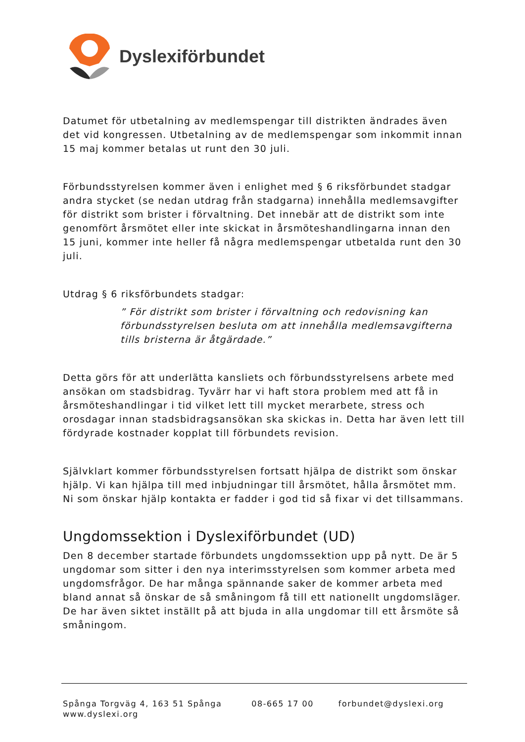Dyslexiförbundet
Datumet för utbetalning av medlemspengar till distrikten ändrades även det vid kongressen. Utbetalning av de medlemspengar som inkommit innan 15 maj kommer betalas ut runt den 30 juli.
Förbundsstyrelsen kommer även i enlighet med § 6 riksförbundet stadgar andra stycket (se nedan utdrag från stadgarna) innehålla medlemsavgifter för distrikt som brister i förvaltning. Det innebär att de distrikt som inte genomfört årsmötet eller inte skickat in årsmöteshandlingarna innan den 15 juni, kommer inte heller få några medlemspengar utbetalda runt den 30 juli.
Utdrag § 6 riksförbundets stadgar:
” För distrikt som brister i förvaltning och redovisning kan förbundsstyrelsen besluta om att innehålla medlemsavgifterna tills bristerna är åtgärdade.”
Detta görs för att underlätta kansliets och förbundsstyrelsens arbete med ansökan om stadsbidrag. Tyvärr har vi haft stora problem med att få in årsmöteshandlingar i tid vilket lett till mycket merarbete, stress och orosdagar innan stadsbidragsansökan ska skickas in. Detta har även lett till fördyrade kostnader kopplat till förbundets revision.
Självklart kommer förbundsstyrelsen fortsatt hjälpa de distrikt som önskar hjälp. Vi kan hjälpa till med inbjudningar till årsmötet, hålla årsmötet mm. Ni som önskar hjälp kontakta er fadder i god tid så fixar vi det tillsammans.
Ungdomssektion i Dyslexiförbundet (UD)
Den 8 december startade förbundets ungdomssektion upp på nytt. De är 5 ungdomar som sitter i den nya interimsstyrelsen som kommer arbeta med ungdomsfrågor. De har många spännande saker de kommer arbeta med bland annat så önskar de så småningom få till ett nationellt ungdomsläger. De har även siktet inställt på att bjuda in alla ungdomar till ett årsmöte så småningom.
Spånga Torgväg 4, 163 51 Spånga 08-665 17 00 forbundet@dyslexi.org
www.dyslexi.org